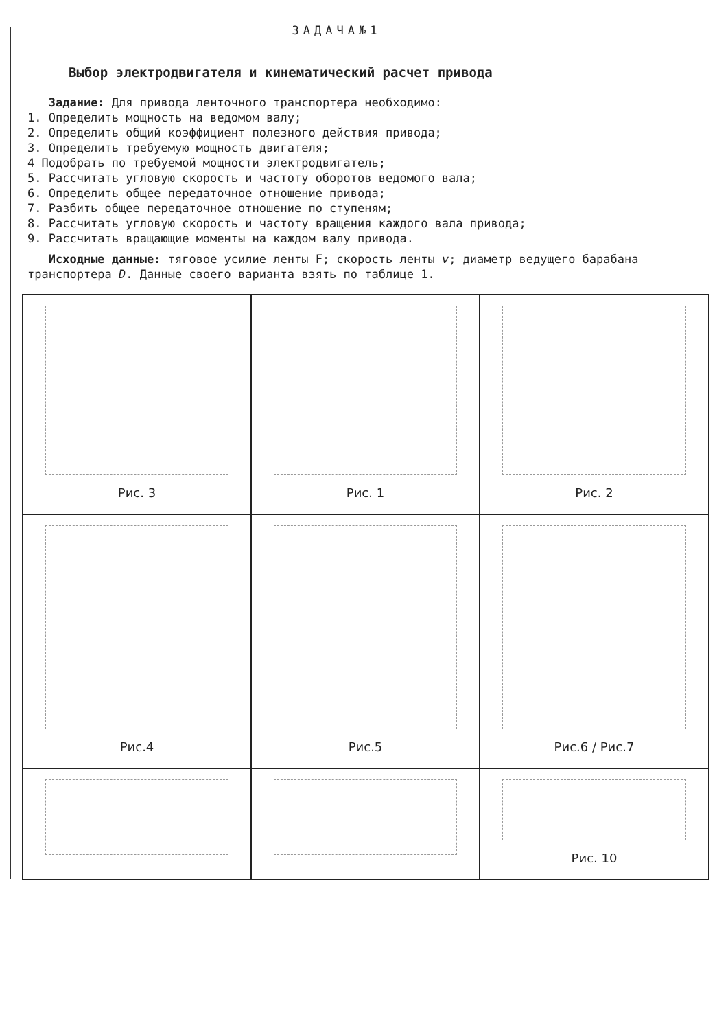ЗАДАЧА№1
Выбор электродвигателя и кинематический расчет привода
Задание: Для привода ленточного транспортера необходимо:
1. Определить мощность на ведомом валу;
2. Определить общий коэффициент полезного действия привода;
3. Определить требуемую мощность двигателя;
4 Подобрать по требуемой мощности электродвигатель;
5. Рассчитать угловую скорость и частоту оборотов ведомого вала;
6. Определить общее передаточное отношение привода;
7. Разбить общее передаточное отношение по ступеням;
8. Рассчитать угловую скорость и частоту вращения каждого вала привода;
9. Рассчитать вращающие моменты на каждом валу привода.
Исходные данные: тяговое усилие ленты F; скорость ленты v; диаметр ведущего барабана транспортера D. Данные своего варианта взять по таблице 1.
Рис. 1
Рис. 2
Рис. 3
Рис.4
Рис.5
Рис.6 / Рис.7
Рис. 10